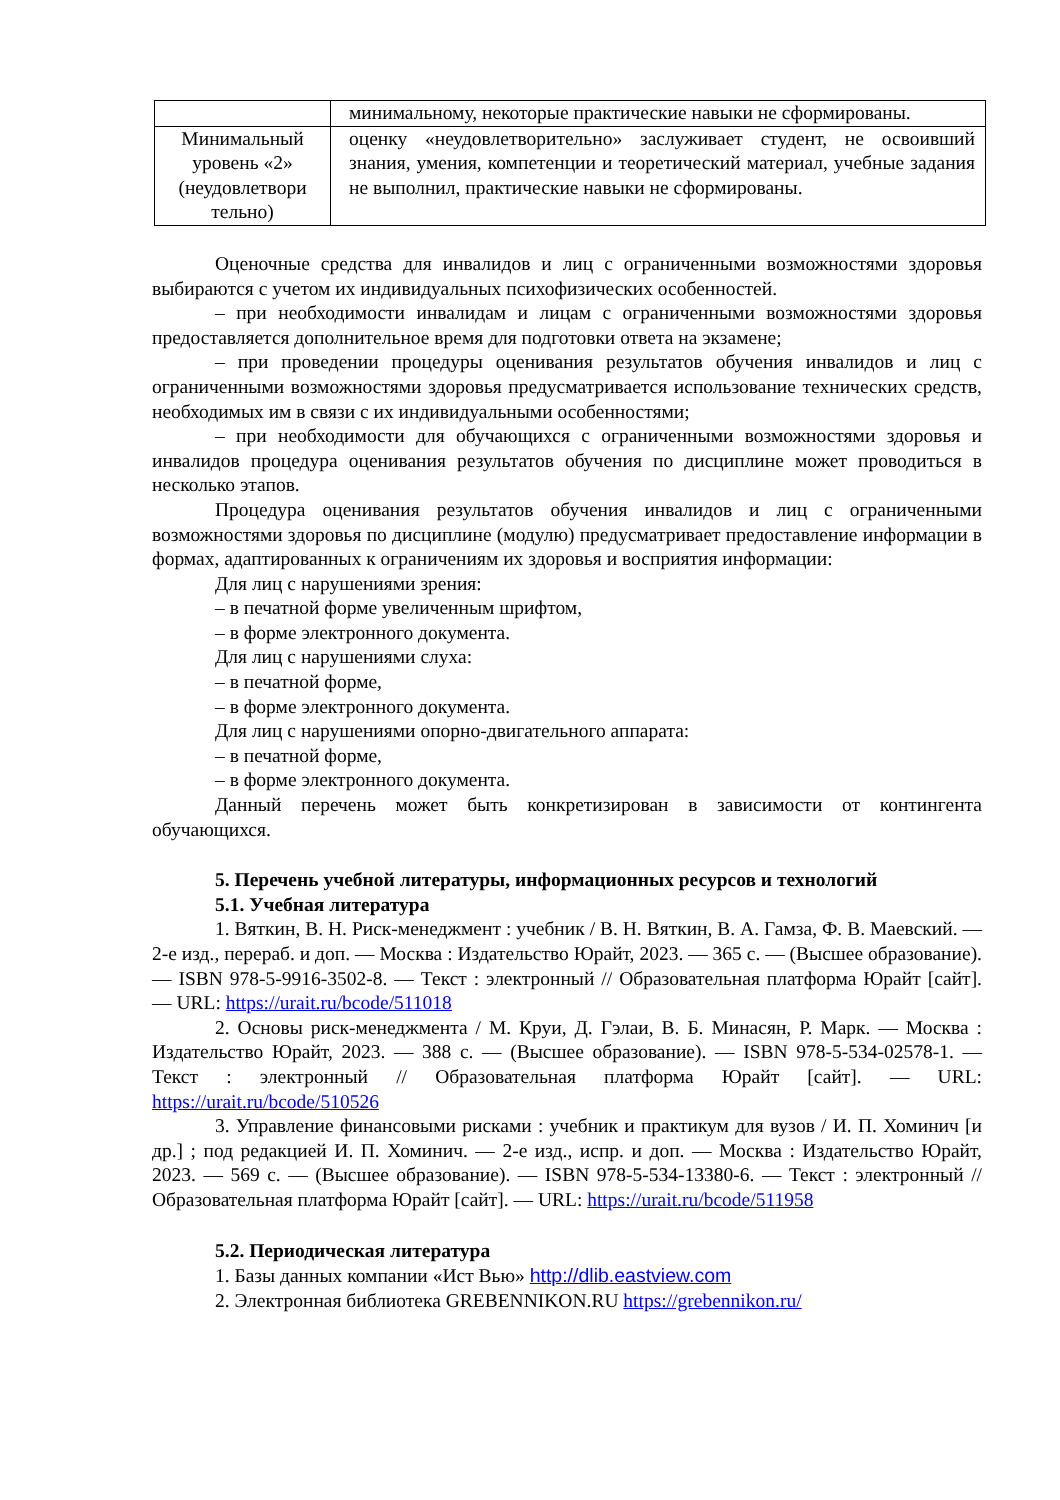| | минимальному, некоторые практические навыки не сформированы. |
| Минимальный уровень «2» (неудовлетвори тельно) | оценку «неудовлетворительно» заслуживает студент, не освоивший знания, умения, компетенции и теоретический материал, учебные задания не выполнил, практические навыки не сформированы. |
Оценочные средства для инвалидов и лиц с ограниченными возможностями здоровья выбираются с учетом их индивидуальных психофизических особенностей.
– при необходимости инвалидам и лицам с ограниченными возможностями здоровья предоставляется дополнительное время для подготовки ответа на экзамене;
– при проведении процедуры оценивания результатов обучения инвалидов и лиц с ограниченными возможностями здоровья предусматривается использование технических средств, необходимых им в связи с их индивидуальными особенностями;
– при необходимости для обучающихся с ограниченными возможностями здоровья и инвалидов процедура оценивания результатов обучения по дисциплине может проводиться в несколько этапов.
Процедура оценивания результатов обучения инвалидов и лиц с ограниченными возможностями здоровья по дисциплине (модулю) предусматривает предоставление информации в формах, адаптированных к ограничениям их здоровья и восприятия информации:
Для лиц с нарушениями зрения:
– в печатной форме увеличенным шрифтом,
– в форме электронного документа.
Для лиц с нарушениями слуха:
– в печатной форме,
– в форме электронного документа.
Для лиц с нарушениями опорно-двигательного аппарата:
– в печатной форме,
– в форме электронного документа.
Данный перечень может быть конкретизирован в зависимости от контингента обучающихся.
5. Перечень учебной литературы, информационных ресурсов и технологий
5.1. Учебная литература
1. Вяткин, В. Н. Риск-менеджмент : учебник / В. Н. Вяткин, В. А. Гамза, Ф. В. Маевский. — 2-е изд., перераб. и доп. — Москва : Издательство Юрайт, 2023. — 365 с. — (Высшее образование). — ISBN 978-5-9916-3502-8. — Текст : электронный // Образовательная платформа Юрайт [сайт]. — URL: https://urait.ru/bcode/511018
2. Основы риск-менеджмента / М. Круи, Д. Гэлаи, В. Б. Минасян, Р. Марк. — Москва : Издательство Юрайт, 2023. — 388 с. — (Высшее образование). — ISBN 978-5-534-02578-1. — Текст : электронный // Образовательная платформа Юрайт [сайт]. — URL: https://urait.ru/bcode/510526
3. Управление финансовыми рисками : учебник и практикум для вузов / И. П. Хоминич [и др.] ; под редакцией И. П. Хоминич. — 2-е изд., испр. и доп. — Москва : Издательство Юрайт, 2023. — 569 с. — (Высшее образование). — ISBN 978-5-534-13380-6. — Текст : электронный // Образовательная платформа Юрайт [сайт]. — URL: https://urait.ru/bcode/511958
5.2. Периодическая литература
1. Базы данных компании «Ист Вью» http://dlib.eastview.com
2. Электронная библиотека GREBENNIKON.RU https://grebennikon.ru/